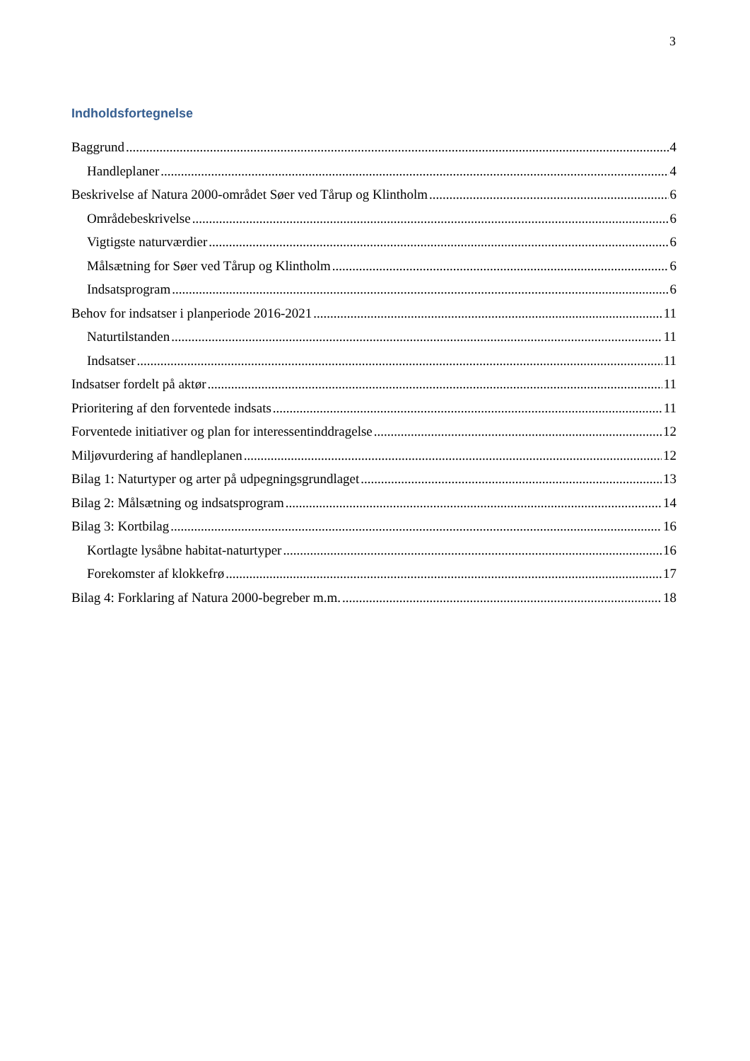3
Indholdsfortegnelse
Baggrund 4
Handleplaner 4
Beskrivelse af Natura 2000-området Søer ved Tårup og Klintholm 6
Områdebeskrivelse 6
Vigtigste naturværdier 6
Målsætning for Søer ved Tårup og Klintholm 6
Indsatsprogram 6
Behov for indsatser i planperiode 2016-2021 11
Naturtilstanden 11
Indsatser 11
Indsatser fordelt på aktør 11
Prioritering af den forventede indsats 11
Forventede initiativer og plan for interessentinddragelse 12
Miljøvurdering af handleplanen 12
Bilag 1: Naturtyper og arter på udpegningsgrundlaget 13
Bilag 2: Målsætning og indsatsprogram 14
Bilag 3: Kortbilag 16
Kortlagte lysåbne habitat-naturtyper 16
Forekomster af klokkefrø 17
Bilag 4: Forklaring af Natura 2000-begreber m.m. 18